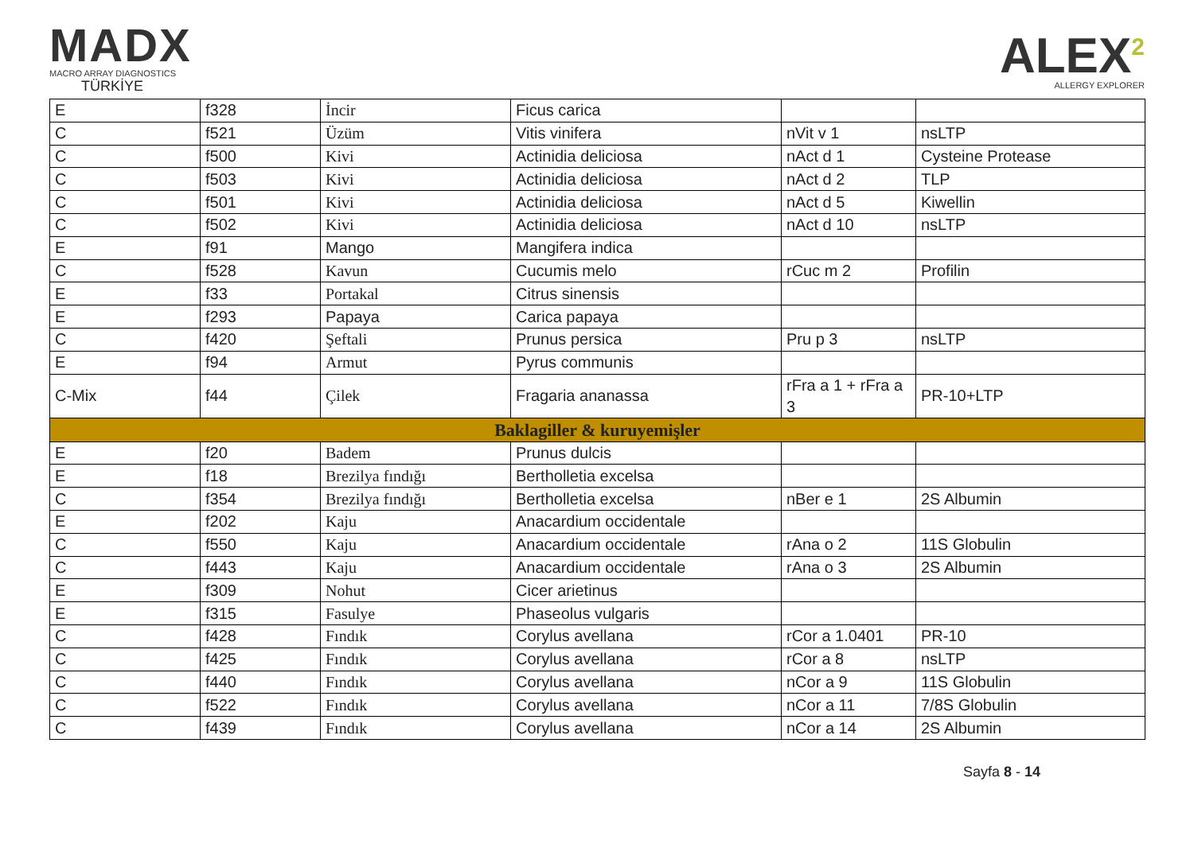MADX
MACRO ARRAY DIAGNOSTICS
TÜRKİYE
ALEX<sup>2</sup>
ALLERGY EXPLORER
| E | f328 | İncir | Ficus carica | | |
| C | f521 | Üzüm | Vitis vinifera | nVit v 1 | nsLTP |
| C | f500 | Kivi | Actinidia deliciosa | nAct d 1 | Cysteine Protease |
| C | f503 | Kivi | Actinidia deliciosa | nAct d 2 | TLP |
| C | f501 | Kivi | Actinidia deliciosa | nAct d 5 | Kiwellin |
| C | f502 | Kivi | Actinidia deliciosa | nAct d 10 | nsLTP |
| E | f91 | Mango | Mangifera indica | | |
| C | f528 | Kavun | Cucumis melo | rCuc m 2 | Profilin |
| E | f33 | Portakal | Citrus sinensis | | |
| E | f293 | Papaya | Carica papaya | | |
| C | f420 | Şeftali | Prunus persica | Pru p 3 | nsLTP |
| E | f94 | Armut | Pyrus communis | | |
| C-Mix | f44 | Çilek | Fragaria ananassa | rFra a 1 + rFra a 3 | PR-10+LTP |
| Baklagiller & kuruyemişler | | | | | |
| E | f20 | Badem | Prunus dulcis | | |
| E | f18 | Brezilya fındığı | Bertholletia excelsa | | |
| C | f354 | Brezilya fındığı | Bertholletia excelsa | nBer e 1 | 2S Albumin |
| E | f202 | Kaju | Anacardium occidentale | | |
| C | f550 | Kaju | Anacardium occidentale | rAna o 2 | 11S Globulin |
| C | f443 | Kaju | Anacardium occidentale | rAna o 3 | 2S Albumin |
| E | f309 | Nohut | Cicer arietinus | | |
| E | f315 | Fasulye | Phaseolus vulgaris | | |
| C | f428 | Fındık | Corylus avellana | rCor a 1.0401 | PR-10 |
| C | f425 | Fındık | Corylus avellana | rCor a 8 | nsLTP |
| C | f440 | Fındık | Corylus avellana | nCor a 9 | 11S Globulin |
| C | f522 | Fındık | Corylus avellana | nCor a 11 | 7/8S Globulin |
| C | f439 | Fındık | Corylus avellana | nCor a 14 | 2S Albumin |
Sayfa 8 - 14